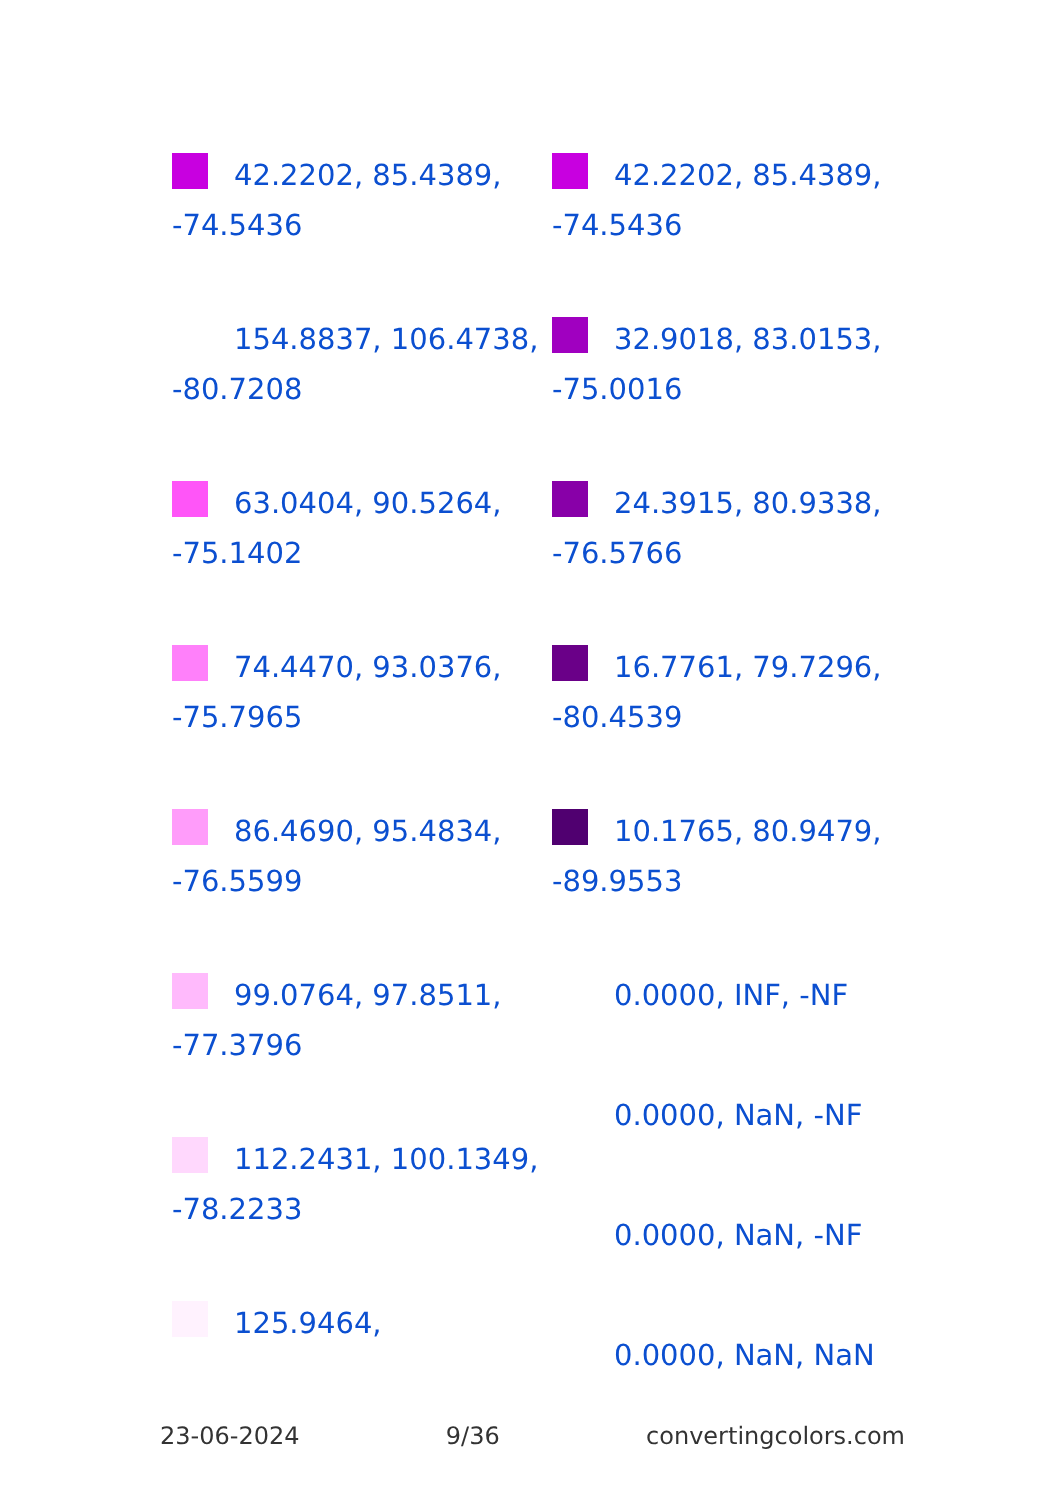42.2202, 85.4389, -74.5436
154.8837, 106.4738, -80.7208
63.0404, 90.5264, -75.1402
74.4470, 93.0376, -75.7965
86.4690, 95.4834, -76.5599
99.0764, 97.8511, -77.3796
112.2431, 100.1349, -78.2233
125.9464,
42.2202, 85.4389, -74.5436
32.9018, 83.0153, -75.0016
24.3915, 80.9338, -76.5766
16.7761, 79.7296, -80.4539
10.1765, 80.9479, -89.9553
0.0000, INF, -NF
0.0000, NaN, -NF
0.0000, NaN, -NF
0.0000, NaN, NaN
23-06-2024 9/36 convertingcolors.com